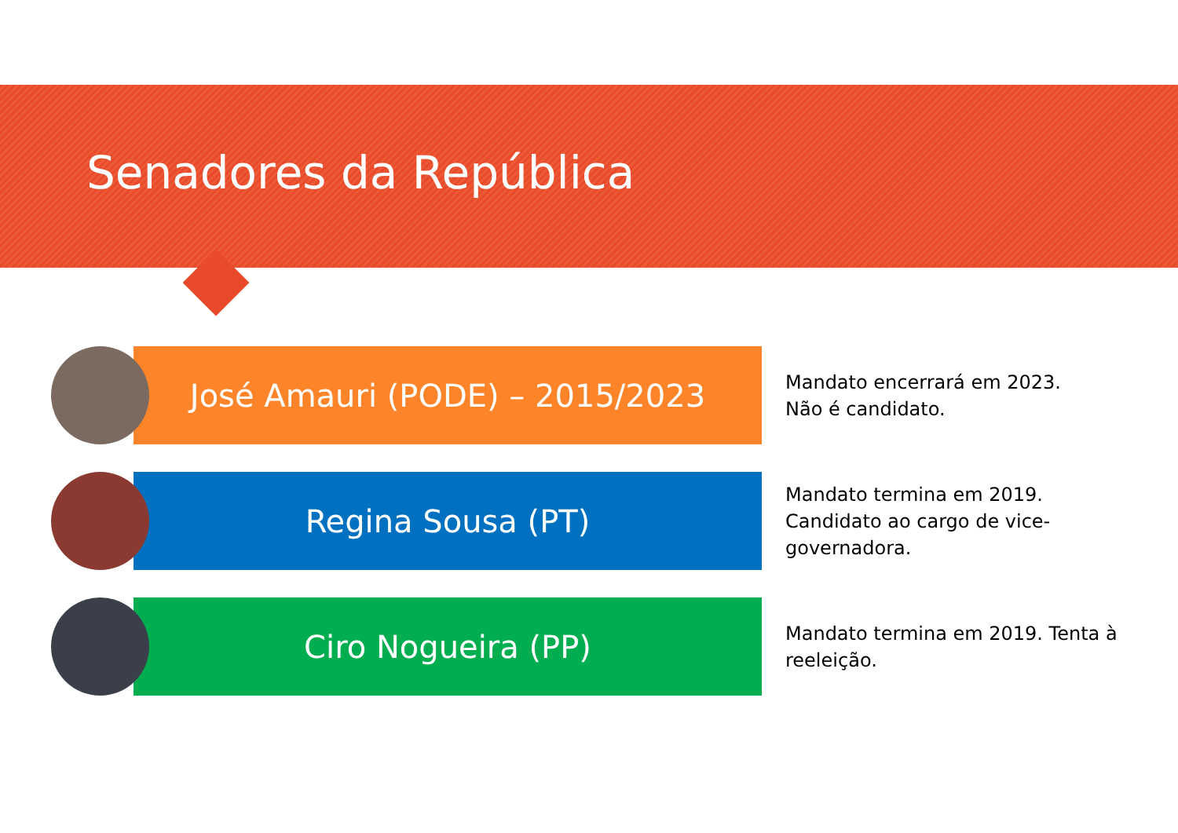Senadores da República
José Amauri (PODE) – 2015/2023
Mandato encerrará em 2023.
Não é candidato.
Regina Sousa (PT)
Mandato termina em 2019. Candidato ao cargo de vice-governadora.
Ciro Nogueira (PP)
Mandato termina em 2019. Tenta à reeleição.